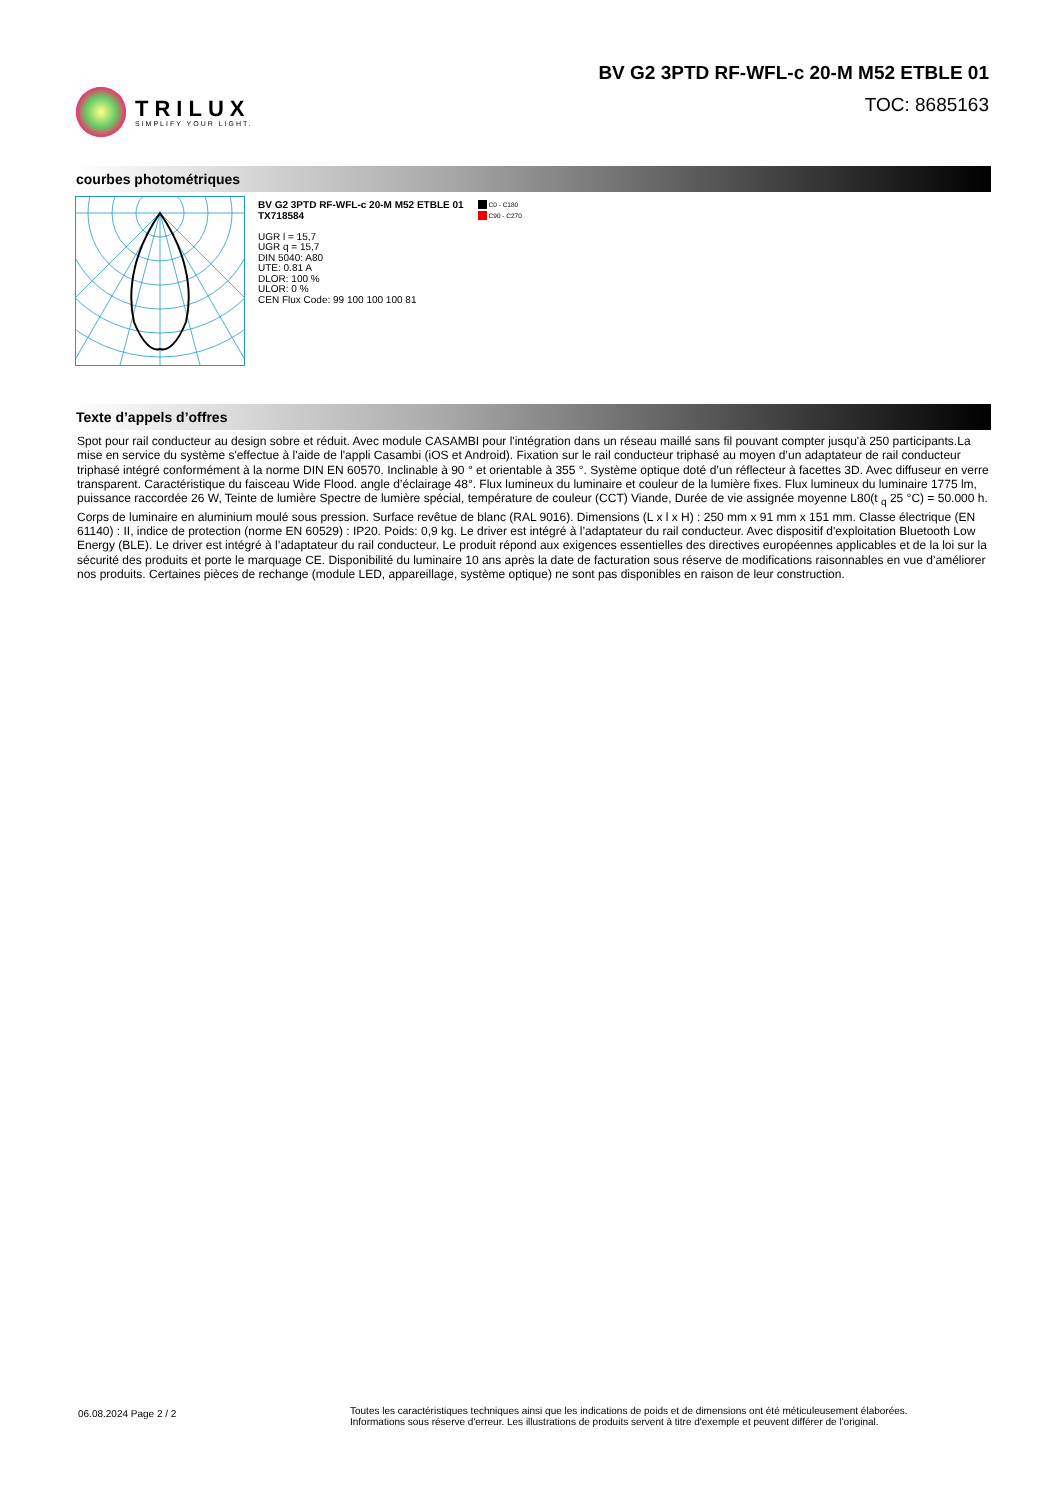TRILUX
SIMPLIFY YOUR LIGHT.
BV G2 3PTD RF-WFL-c 20-M M52 ETBLE 01
TOC: 8685163
courbes photométriques
BV G2 3PTD RF-WFL-c 20-M M52 ETBLE 01
TX718584
UGR l = 15,7
UGR q = 15,7
DIN 5040: A80
UTE: 0.81 A
DLOR: 100 %
ULOR: 0 %
CEN Flux Code: 99 100 100 100 81
C0 - C180
C90 - C270
Texte d’appels d’offres
Spot pour rail conducteur au design sobre et réduit. Avec module CASAMBI pour l'intégration dans un réseau maillé sans fil pouvant compter jusqu'à 250 participants.La mise en service du système s'effectue à l'aide de l'appli Casambi (iOS et Android). Fixation sur le rail conducteur triphasé au moyen d’un adaptateur de rail conducteur triphasé intégré conformément à la norme DIN EN 60570. Inclinable à 90 ° et orientable à 355 °. Système optique doté d’un réflecteur à facettes 3D. Avec diffuseur en verre transparent. Caractéristique du faisceau Wide Flood. angle d’éclairage 48°. Flux lumineux du luminaire et couleur de la lumière fixes. Flux lumineux du luminaire 1775 lm, puissance raccordée 26 W, Teinte de lumière Spectre de lumière spécial, température de couleur (CCT) Viande, Durée de vie assignée moyenne L80(t <sub>q</sub> 25 °C) = 50.000 h. Corps de luminaire en aluminium moulé sous pression. Surface revêtue de blanc (RAL 9016). Dimensions (L x l x H) : 250 mm x 91 mm x 151 mm. Classe électrique (EN 61140) : II, indice de protection (norme EN 60529) : IP20. Poids: 0,9 kg. Le driver est intégré à l’adaptateur du rail conducteur. Avec dispositif d'exploitation Bluetooth Low Energy (BLE). Le driver est intégré à l’adaptateur du rail conducteur. Le produit répond aux exigences essentielles des directives européennes applicables et de la loi sur la sécurité des produits et porte le marquage CE. Disponibilité du luminaire 10 ans après la date de facturation sous réserve de modifications raisonnables en vue d’améliorer nos produits. Certaines pièces de rechange (module LED, appareillage, système optique) ne sont pas disponibles en raison de leur construction.
06.08.2024 Page 2 / 2
Toutes les caractéristiques techniques ainsi que les indications de poids et de dimensions ont été méticuleusement élaborées.
Informations sous réserve d'erreur. Les illustrations de produits servent à titre d'exemple et peuvent différer de l'original.